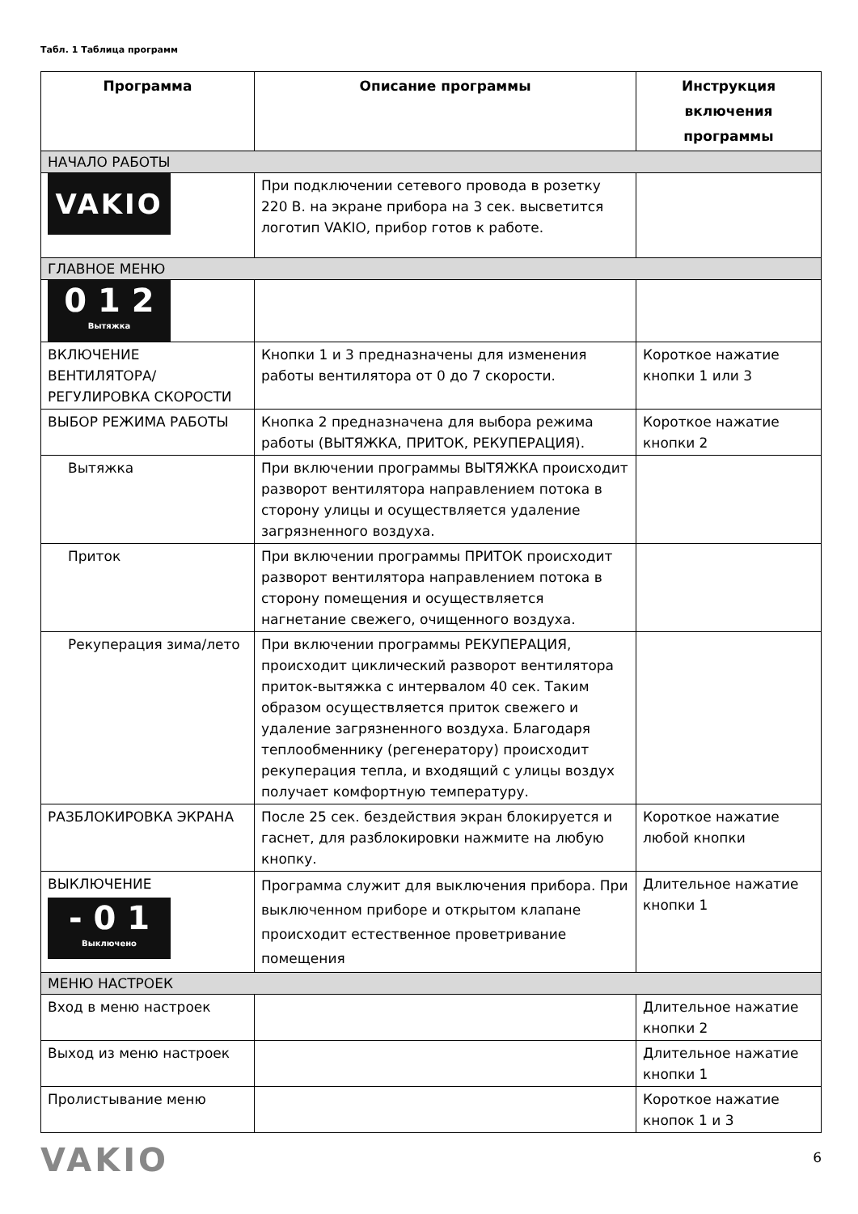Табл. 1 Таблица программ
| Программа | Описание программы | Инструкция включения программы |
| --- | --- | --- |
| НАЧАЛО РАБОТЫ | | |
| VAKIO | При подключении сетевого провода в розетку 220 В. на экране прибора на 3 сек. высветится логотип VAKIO, прибор готов к работе. | |
| ГЛАВНОЕ МЕНЮ | | |
| 0 1 2 Вытяжка | | |
| ВКЛЮЧЕНИЕ ВЕНТИЛЯТОРА/ РЕГУЛИРОВКА СКОРОСТИ | Кнопки 1 и 3 предназначены для изменения работы вентилятора от 0 до 7 скорости. | Короткое нажатие кнопки 1 или 3 |
| ВЫБОР РЕЖИМА РАБОТЫ | Кнопка 2 предназначена для выбора режима работы (ВЫТЯЖКА, ПРИТОК, РЕКУПЕРАЦИЯ). | Короткое нажатие кнопки 2 |
| Вытяжка | При включении программы ВЫТЯЖКА происходит разворот вентилятора направлением потока в сторону улицы и осуществляется удаление загрязненного воздуха. | |
| Приток | При включении программы ПРИТОК происходит разворот вентилятора направлением потока в сторону помещения и осуществляется нагнетание свежего, очищенного воздуха. | |
| Рекуперация зима/лето | При включении программы РЕКУПЕРАЦИЯ, происходит циклический разворот вентилятора приток-вытяжка с интервалом 40 сек. Таким образом осуществляется приток свежего и удаление загрязненного воздуха. Благодаря теплообменнику (регенератору) происходит рекуперация тепла, и входящий с улицы воздух получает комфортную температуру. | |
| РАЗБЛОКИРОВКА ЭКРАНА | После 25 сек. бездействия экран блокируется и гаснет, для разблокировки нажмите на любую кнопку. | Короткое нажатие любой кнопки |
| ВЫКЛЮЧЕНИЕ - 0 1 Выключено | Программа служит для выключения прибора. При выключенном приборе и открытом клапане происходит естественное проветривание помещения | Длительное нажатие кнопки 1 |
| МЕНЮ НАСТРОЕК | | |
| Вход в меню настроек | | Длительное нажатие кнопки 2 |
| Выход из меню настроек | | Длительное нажатие кнопки 1 |
| Пролистывание меню | | Короткое нажатие кнопок 1 и 3 |
VAKIO
6